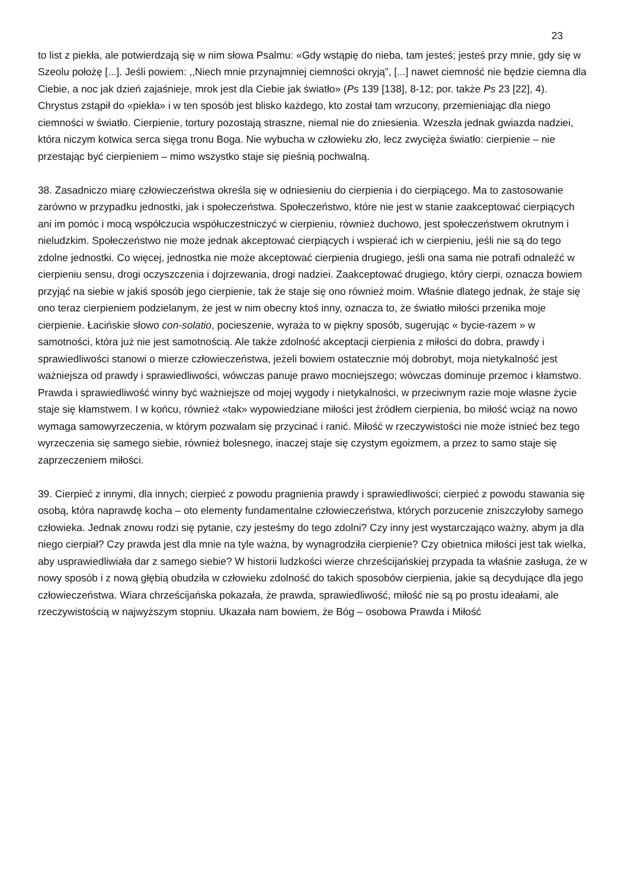23
to list z piekła, ale potwierdzają się w nim słowa Psalmu: «Gdy wstąpię do nieba, tam jesteś; jesteś przy mnie, gdy się w Szeolu położę [...]. Jeśli powiem: ,,Niech mnie przynajmniej ciemności okryją”, [...] nawet ciemność nie będzie ciemna dla Ciebie, a noc jak dzień zajaśnieje, mrok jest dla Ciebie jak światło» (Ps 139 [138], 8-12; por. także Ps 23 [22], 4). Chrystus zstąpił do «piekła» i w ten sposób jest blisko każdego, kto został tam wrzucony, przemieniając dla niego ciemności w światło. Cierpienie, tortury pozostają straszne, niemal nie do zniesienia. Wzeszła jednak gwiazda nadziei, która niczym kotwica serca sięga tronu Boga. Nie wybucha w człowieku zło, lecz zwycięża światło: cierpienie – nie przestając być cierpieniem – mimo wszystko staje się pieśnią pochwalną.
38. Zasadniczo miarę człowieczeństwa określa się w odniesieniu do cierpienia i do cierpiącego. Ma to zastosowanie zarówno w przypadku jednostki, jak i społeczeństwa. Społeczeństwo, które nie jest w stanie zaakceptować cierpiących ani im pomóc i mocą współczucia współuczestniczyć w cierpieniu, również duchowo, jest społeczeństwem okrutnym i nieludzkim. Społeczeństwo nie może jednak akceptować cierpiących i wspierać ich w cierpieniu, jeśli nie są do tego zdolne jednostki. Co więcej, jednostka nie może akceptować cierpienia drugiego, jeśli ona sama nie potrafi odnaleźć w cierpieniu sensu, drogi oczyszczenia i dojrzewania, drogi nadziei. Zaakceptować drugiego, który cierpi, oznacza bowiem przyjąć na siebie w jakiś sposób jego cierpienie, tak że staje się ono również moim. Właśnie dlatego jednak, że staje się ono teraz cierpieniem podzielanym, że jest w nim obecny ktoś inny, oznacza to, że światło miłości przenika moje cierpienie. Łacińskie słowo con-solatio, pocieszenie, wyraża to w piękny sposób, sugerując « bycie-razem » w samotności, która już nie jest samotnością. Ale także zdolność akceptacji cierpienia z miłości do dobra, prawdy i sprawiedliwości stanowi o mierze człowieczeństwa, jeżeli bowiem ostatecznie mój dobrobyt, moja nietykalność jest ważniejsza od prawdy i sprawiedliwości, wówczas panuje prawo mocniejszego; wówczas dominuje przemoc i kłamstwo. Prawda i sprawiedliwość winny być ważniejsze od mojej wygody i nietykalności, w przeciwnym razie moje własne życie staje się kłamstwem. I w końcu, również «tak» wypowiedziane miłości jest źródłem cierpienia, bo miłość wciąż na nowo wymaga samowyrzeczenia, w którym pozwalam się przycinać i ranić. Miłość w rzeczywistości nie może istnieć bez tego wyrzeczenia się samego siebie, również bolesnego, inaczej staje się czystym egoizmem, a przez to samo staje się zaprzeczeniem miłości.
39. Cierpieć z innymi, dla innych; cierpieć z powodu pragnienia prawdy i sprawiedliwości; cierpieć z powodu stawania się osobą, która naprawdę kocha – oto elementy fundamentalne człowieczeństwa, których porzucenie zniszczyłoby samego człowieka. Jednak znowu rodzi się pytanie, czy jesteśmy do tego zdolni? Czy inny jest wystarczająco ważny, abym ja dla niego cierpiał? Czy prawda jest dla mnie na tyle ważna, by wynagrodziła cierpienie? Czy obietnica miłości jest tak wielka, aby usprawiedliwiała dar z samego siebie? W historii ludzkości wierze chrześcijańskiej przypada ta właśnie zasługa, że w nowy sposób i z nową głębią obudziła w człowieku zdolność do takich sposobów cierpienia, jakie są decydujące dla jego człowieczeństwa. Wiara chrześcijańska pokazała, że prawda, sprawiedliwość, miłość nie są po prostu ideałami, ale rzeczywistością w najwyższym stopniu. Ukazała nam bowiem, że Bóg – osobowa Prawda i Miłość